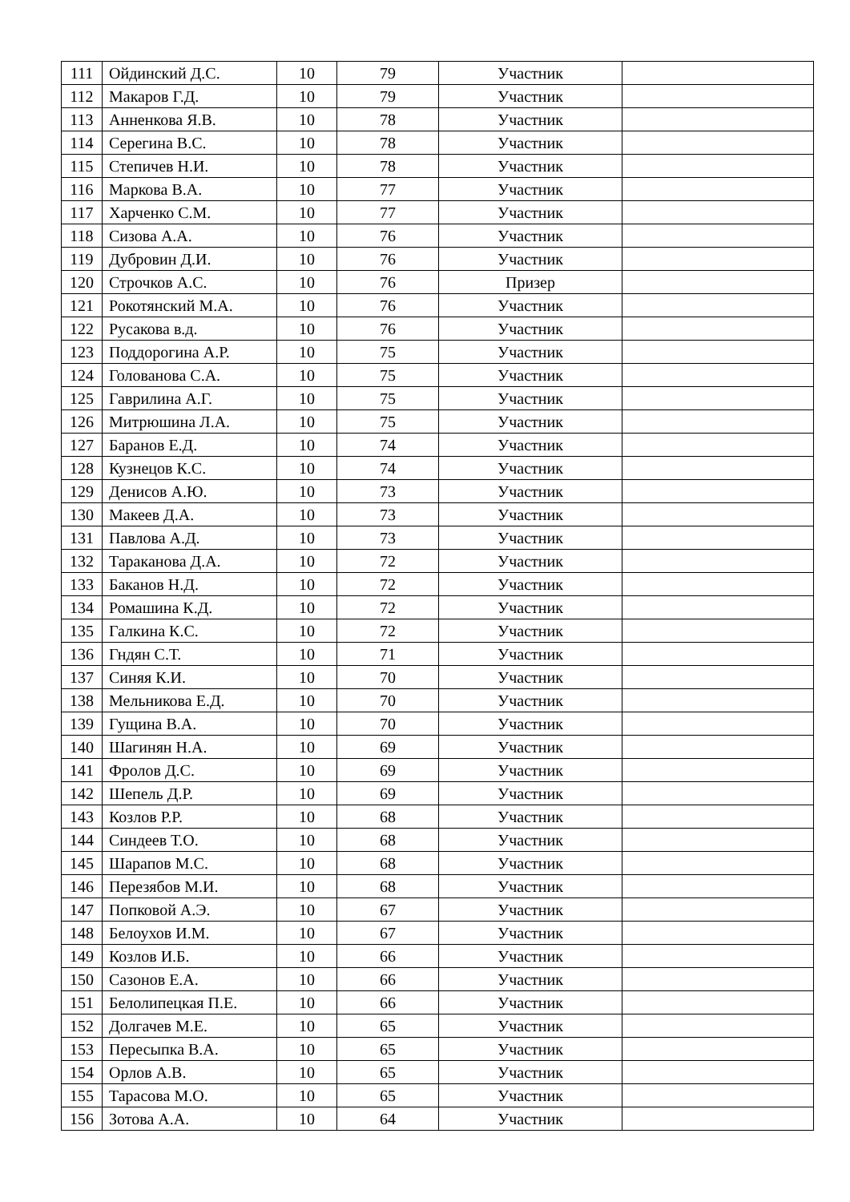| 111 | Ойдинский Д.С. | 10 | 79 | Участник | |
| 112 | Макаров Г.Д. | 10 | 79 | Участник | |
| 113 | Анненкова Я.В. | 10 | 78 | Участник | |
| 114 | Серегина В.С. | 10 | 78 | Участник | |
| 115 | Степичев Н.И. | 10 | 78 | Участник | |
| 116 | Маркова В.А. | 10 | 77 | Участник | |
| 117 | Харченко С.М. | 10 | 77 | Участник | |
| 118 | Сизова А.А. | 10 | 76 | Участник | |
| 119 | Дубровин Д.И. | 10 | 76 | Участник | |
| 120 | Строчков А.С. | 10 | 76 | Призер | |
| 121 | Рокотянский М.А. | 10 | 76 | Участник | |
| 122 | Русакова в.д. | 10 | 76 | Участник | |
| 123 | Поддорогина А.Р. | 10 | 75 | Участник | |
| 124 | Голованова С.А. | 10 | 75 | Участник | |
| 125 | Гаврилина А.Г. | 10 | 75 | Участник | |
| 126 | Митрюшина Л.А. | 10 | 75 | Участник | |
| 127 | Баранов Е.Д. | 10 | 74 | Участник | |
| 128 | Кузнецов К.С. | 10 | 74 | Участник | |
| 129 | Денисов А.Ю. | 10 | 73 | Участник | |
| 130 | Макеев Д.А. | 10 | 73 | Участник | |
| 131 | Павлова А.Д. | 10 | 73 | Участник | |
| 132 | Тараканова Д.А. | 10 | 72 | Участник | |
| 133 | Баканов Н.Д. | 10 | 72 | Участник | |
| 134 | Ромашина К.Д. | 10 | 72 | Участник | |
| 135 | Галкина К.С. | 10 | 72 | Участник | |
| 136 | Гндян С.Т. | 10 | 71 | Участник | |
| 137 | Синяя К.И. | 10 | 70 | Участник | |
| 138 | Мельникова Е.Д. | 10 | 70 | Участник | |
| 139 | Гущина В.А. | 10 | 70 | Участник | |
| 140 | Шагинян Н.А. | 10 | 69 | Участник | |
| 141 | Фролов Д.С. | 10 | 69 | Участник | |
| 142 | Шепель Д.Р. | 10 | 69 | Участник | |
| 143 | Козлов Р.Р. | 10 | 68 | Участник | |
| 144 | Синдеев Т.О. | 10 | 68 | Участник | |
| 145 | Шарапов М.С. | 10 | 68 | Участник | |
| 146 | Перезябов М.И. | 10 | 68 | Участник | |
| 147 | Попковой А.Э. | 10 | 67 | Участник | |
| 148 | Белоухов И.М. | 10 | 67 | Участник | |
| 149 | Козлов И.Б. | 10 | 66 | Участник | |
| 150 | Сазонов Е.А. | 10 | 66 | Участник | |
| 151 | Белолипецкая П.Е. | 10 | 66 | Участник | |
| 152 | Долгачев М.Е. | 10 | 65 | Участник | |
| 153 | Пересыпка В.А. | 10 | 65 | Участник | |
| 154 | Орлов А.В. | 10 | 65 | Участник | |
| 155 | Тарасова М.О. | 10 | 65 | Участник | |
| 156 | Зотова А.А. | 10 | 64 | Участник | |